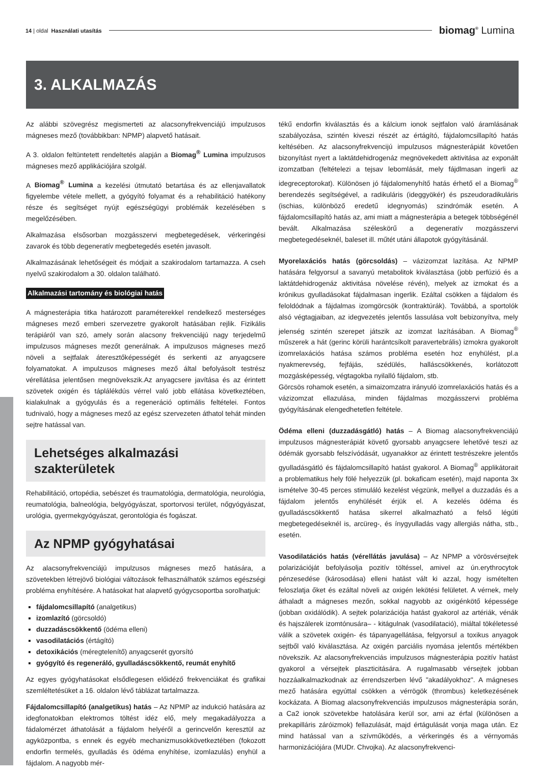14 | oldal Használati utasítás biomag<sup>®</sup> Lumina
3. ALKALMAZÁS
Az alábbi szövegrész megismerteti az alacsonyfrekvenciájú impulzusos mágneses mező (továbbikban: NPMP) alapvető hatásait.
A 3. oldalon feltüntetett rendeltetés alapján a Biomag<sup>®</sup> Lumina impulzusos mágneses mező applikációjára szolgál.
A Biomag<sup>®</sup> Lumina a kezelési útmutató betartása és az ellenjavallatok figyelembe vétele mellett, a gyógyító folyamat és a rehabilitáció hatékony része és segítséget nyújt egészségügyi problémák kezelésében s megelőzésében.
Alkalmazása elsősorban mozgásszervi megbetegedések, vérkeringési zavarok és több degeneratív megbetegedés esetén javasolt.
Alkalmazásának lehetőségeit és módjait a szakirodalom tartamazza. A cseh nyelvű szakirodalom a 30. oldalon található.
Alkalmazási tartomány és biológiai hatás
A mágnesterápia titka határozott paraméterekkel rendelkező mesterséges mágneses mező emberi szervezetre gyakorolt hatásában rejlik. Fizikális terápiáról van szó, amely során alacsony frekvenciájú nagy terjedelmű impulzusos mágneses mezőt generálnak. A impulzusos mágneses mező növeli a sejtfalak áteresztőképességét és serkenti az anyagcsere folyamatokat. A impulzusos mágneses mező által befolyásolt testrész vérellátása jelentősen megnövekszik.Az anyagcsere javítása és az érintett szövetek oxigén és táplálékdús vérrel való jobb ellátása következtében, kialakulnak a gyógyulás és a regeneráció optimális feltételei. Fontos tudnivaló, hogy a mágneses mező az egész szervezeten áthatol tehát minden sejtre hatással van.
Lehetséges alkalmazási szakterületek
Rehabilitáció, ortopédia, sebészet és traumatológia, dermatológia, neurológia, reumatológia, balneológia, belgyógyászat, sportorvosi terület, nőgyógyászat, urológia, gyermekgyógyászat, gerontológia és fogászat.
Az NPMP gyógyhatásai
Az alacsonyfrekvenciájú impulzusos mágneses mező hatására, a szövetekben létrejövő biológiai változások felhasználhatók számos egészségi probléma enyhítésére. A hatásokat hat alapvető gyógycsoportba sorolhatjuk:
fájdalomcsillapító (analgetikus)
izomlazító (görcsoldó)
duzzadáscsökkentő (ödéma elleni)
vasodilatációs (értágító)
detoxikációs (méregtelenítő) anyagcserét gyorsító
gyógyító és regeneráló, gyulladáscsökkentő, reumát enyhítő
Az egyes gyógyhatásokat elsődlegesen előidéző frekvenciákat és grafikai szemléltetésüket a 16. oldalon lévő táblázat tartalmazza.
Fájdalomcsillapító (analgetikus) hatás – Az NPMP az indukció hatására az idegfonatokban elektromos töltést idéz elő, mely megakadályozza a fádalomérzet áthatolását a fájdalom helyéről a gerincvelőn keresztül az agyközpontba, s ennek és egyéb mechanizmusokkövetkeztében (fokozott endorfin termelés, gyulladás és ödéma enyhítése, izomlazulás) enyhül a fájdalom. A nagyobb mér-
tékű endorfin kiválasztás és a kálcium ionok sejtfalon való áramlásának szabályozása, szintén kiveszi részét az értágító, fájdalomcsillapító hatás keltésében. Az alacsonyfrekvencijú impulzusos mágnesterápiát követően bizonyítást nyert a laktátdehidrogenáz megnövekedett aktivitása az exponált izomzatban (feltételezi a tejsav lebomlását, mely fájdlmasan ingerli az idegreceptorokat). Különösen jó fájdalomenyhítő hatás érhető el a Biomag<sup>®</sup> berendezés segítségével, a radikuláris (ideggyökér) és pszeudoradikuláris (ischias, különböző eredetű idegnyomás) szindrómák esetén. A fájdalomcsillapító hatás az, ami miatt a mágnesterápia a betegek többségénél bevált. Alkalmazása széleskörű a degeneratív mozgásszervi megbetegedéseknél, baleset ill. műtét utáni állapotok gyógyításánál.
Myorelaxációs hatás (görcsoldás) – vázizomzat lazítása. Az NPMP hatására felgyorsul a savanyú metabolitok kiválasztása (jobb perfúzió és a laktátdehidrogenáz aktivitása növelése révén), melyek az izmokat és a krónikus gyulladásokat fájdalmasan ingerlik. Ezáltal csökken a fájdalom és feloldódnak a fájdalmas izomgörcsök (kontraktúrák). Továbbá, a sportolók alsó végtagjaiban, az idegvezetés jelentős lassulása volt bebizonyítva, mely jelenség szintén szerepet játszik az izomzat lazításában. A Biomag<sup>®</sup> műszerek a hát (gerinc körüli harántcsíkolt paravertebrális) izmokra gyakorolt izomrelaxációs hatása számos probléma esetén hoz enyhülést, pl.a nyakmerevség, fejfájás, szédülés, halláscsökkenés, korlátozott mozgásképesség, végtagokba nyilalló fájdalom, stb.
Görcsös rohamok esetén, a simaizomzatra irányuló izomrelaxációs hatás és a vázizomzat ellazulása, minden fájdalmas mozgásszervi probléma gyógyításának elengedhetetlen feltétele.
Ödéma elleni (duzzadásgátló) hatás – A Biomag alacsonyfrekvenciájú impulzusos mágnesterápiát követő gyorsabb anyagcsere lehetővé teszi az ödémák gyorsabb felszívódását, ugyanakkor az érintett testrészekre jelentős gyulladásgátló és fájdalomcsillapító hatást gyakorol. A Biomag<sup>®</sup> applikátorait a problematikus hely fölé helyezzük (pl. bokaficam esetén), majd naponta 3x ismételve 30-45 perces stimuláló kezelést végzünk, mellyel a duzzadás és a fájdalom jelentős enyhülését érjük el. A kezelés ödéma és gyulladáscsökkentő hatása sikerrel alkalmazható a felső légúti megbetegedéseknél is, arcüreg-, és ínygyulladás vagy allergiás nátha, stb., esetén.
Vasodilatációs hatás (vérellátás javulása) – Az NPMP a vörösvérsejtek polarizációját befolyásolja pozitív töltéssel, amivel az ún.erythrocytok pénzesedése (károsodása) elleni hatást vált ki azzal, hogy ismételten feloszlatja őket és ezáltal növeli az oxigén lekötési felületet. A vérnek, mely áthaladt a mágneses mezőn, sokkal nagyobb az oxigénkötő képessége (jobban oxidálódik). A sejtek polarizációja hatást gyakorol az artériák, vénák és hajszálerek izomtónusára– - kitágulnak (vasodilatació), miáltal tökéletessé válik a szövetek oxigén- és tápanyagellátása, felgyorsul a toxikus anyagok sejtből való kiválasztása. Az oxigén parciális nyomása jelentős mértékben növekszik. Az alacsonyfrekvenciás impulzusos mágnesterápia pozitív hatást gyakorol a vérsejtek plaszticitására. A rugalmasabb vérsejtek jobban hozzáalkalmazkodnak az érrendszerben lévő "akadályokhoz". A mágneses mező hatására egyúttal csökken a vérrögök (thrombus) keletkezésének kockázata. A Biomag alacsonyfrekvenciás impulzusos mágnesterápia során, a Ca2 ionok szövetekbe hatolására kerül sor, ami az érfal (különösen a prekapilláris záróizmok) fellazulását, majd értágulását vonja maga után. Ez mind hatással van a szívműködés, a vérkeringés és a vérnyomás harmonizációjára (MUDr. Chvojka). Az alacsonyfrekvenci-